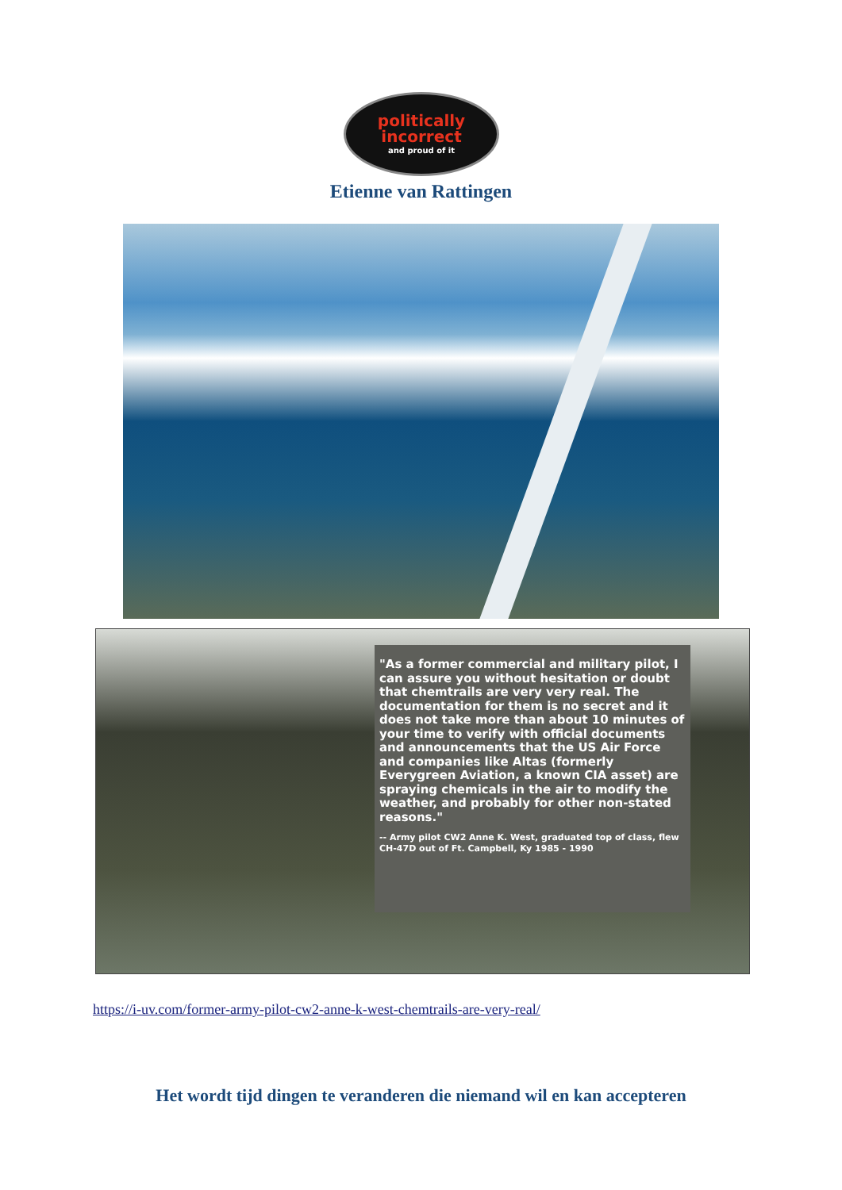politically
incorrect
and proud of it
Etienne van Rattingen
"As a former commercial and military pilot, I can assure you without hesitation or doubt that chemtrails are very very real. The documentation for them is no secret and it does not take more than about 10 minutes of your time to verify with official documents and announcements that the US Air Force and companies like Altas (formerly Everygreen Aviation, a known CIA asset) are spraying chemicals in the air to modify the weather, and probably for other non-stated reasons."
-- Army pilot CW2 Anne K. West, graduated top of class, flew CH-47D out of Ft. Campbell, Ky 1985 - 1990
https://i-uv.com/former-army-pilot-cw2-anne-k-west-chemtrails-are-very-real/
Het wordt tijd dingen te veranderen die niemand wil en kan accepteren